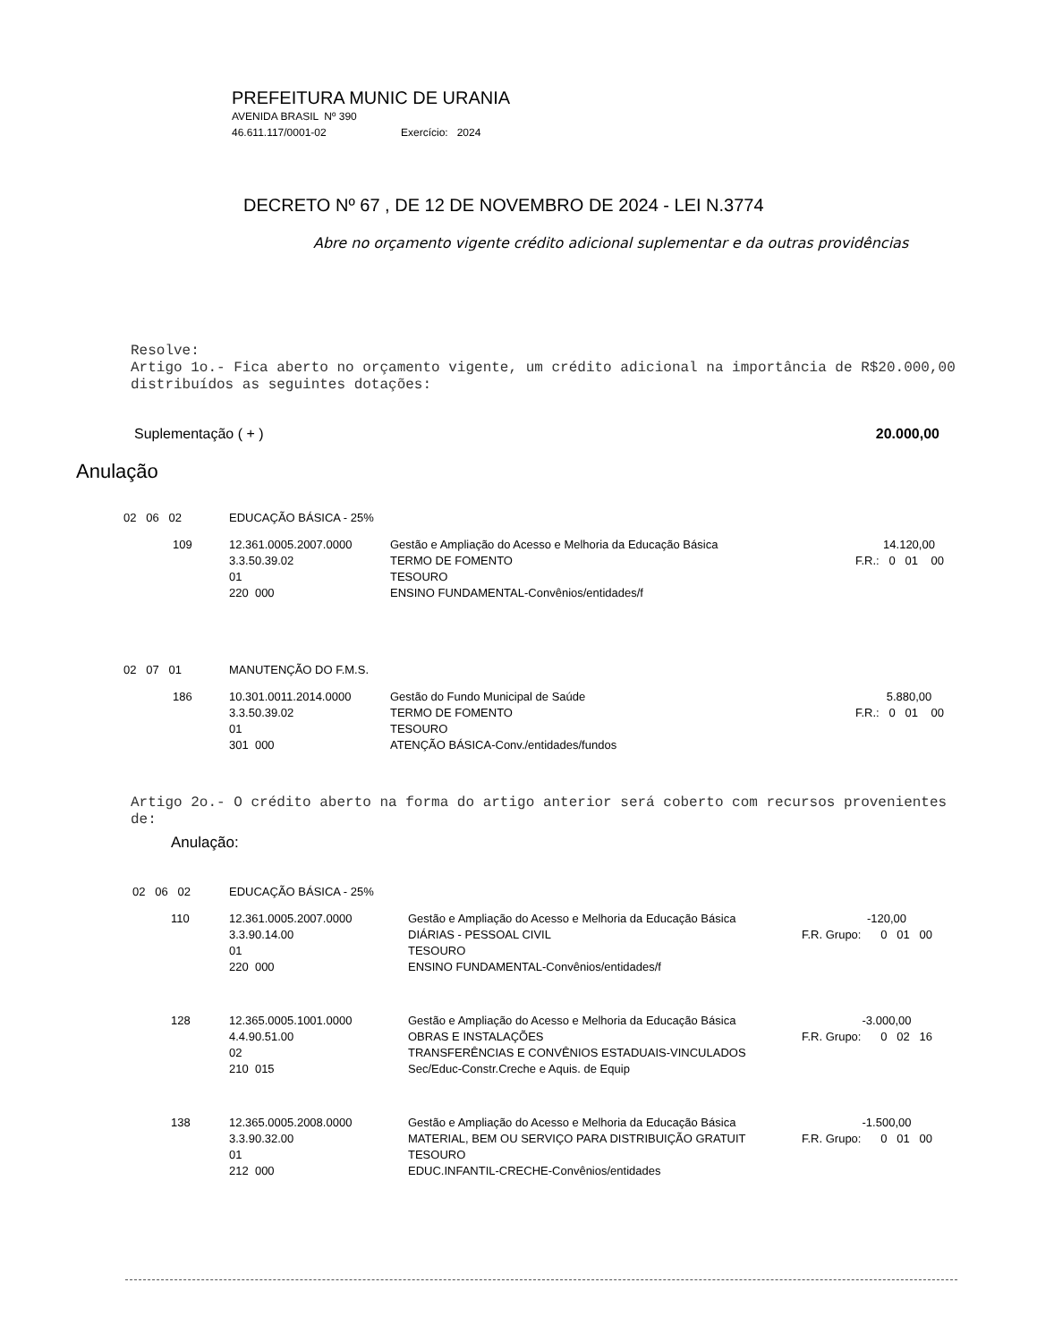PREFEITURA MUNIC DE URANIA
AVENIDA BRASIL Nº 390
46.611.117/0001-02 Exercício: 2024
DECRETO Nº 67 , DE 12 DE NOVEMBRO DE 2024 - LEI N.3774
Abre no orçamento vigente crédito adicional suplementar e da outras providências
Resolve:
Artigo 1o.- Fica aberto no orçamento vigente, um crédito adicional na importância de R$20.000,00 distribuídos as seguintes dotações:
Suplementação ( + ) 20.000,00
Anulação
| 02 06 02 | EDUCAÇÃO BÁSICA - 25% | | |
| 109 | 12.361.0005.2007.0000 | Gestão e Ampliação do Acesso e Melhoria da Educação Básica | 14.120,00 |
| | 3.3.50.39.02 | TERMO DE FOMENTO | F.R.: 0 01 00 |
| | 01 | TESOURO | |
| | 220 000 | ENSINO FUNDAMENTAL-Convênios/entidades/f | |
| 02 07 01 | MANUTENÇÃO DO F.M.S. | | |
| 186 | 10.301.0011.2014.0000 | Gestão do Fundo Municipal de Saúde | 5.880,00 |
| | 3.3.50.39.02 | TERMO DE FOMENTO | F.R.: 0 01 00 |
| | 01 | TESOURO | |
| | 301 000 | ATENÇÃO BÁSICA-Conv./entidades/fundos | |
Artigo 2o.- O crédito aberto na forma do artigo anterior será coberto com recursos provenientes de:
Anulação:
| 02 06 02 | EDUCAÇÃO BÁSICA - 25% | | |
| 110 | 12.361.0005.2007.0000 | Gestão e Ampliação do Acesso e Melhoria da Educação Básica | -120,00 |
| | 3.3.90.14.00 | DIÁRIAS - PESSOAL CIVIL | F.R. Grupo: 0 01 00 |
| | 01 | TESOURO | |
| | 220 000 | ENSINO FUNDAMENTAL-Convênios/entidades/f | |
| 128 | 12.365.0005.1001.0000 | Gestão e Ampliação do Acesso e Melhoria da Educação Básica | -3.000,00 |
| | 4.4.90.51.00 | OBRAS E INSTALAÇÕES | F.R. Grupo: 0 02 16 |
| | 02 | TRANSFERÊNCIAS E CONVÊNIOS ESTADUAIS-VINCULADOS | |
| | 210 015 | Sec/Educ-Constr.Creche e Aquis. de Equip | |
| 138 | 12.365.0005.2008.0000 | Gestão e Ampliação do Acesso e Melhoria da Educação Básica | -1.500,00 |
| | 3.3.90.32.00 | MATERIAL, BEM OU SERVIÇO PARA DISTRIBUIÇÃO GRATUIT | F.R. Grupo: 0 01 00 |
| | 01 | TESOURO | |
| | 212 000 | EDUC.INFANTIL-CRECHE-Convênios/entidades | |